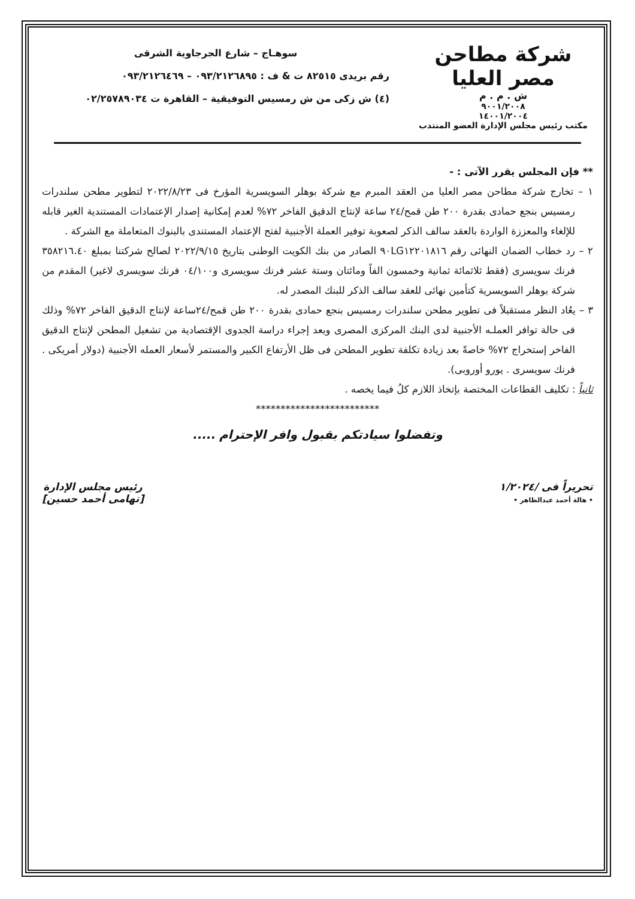شركة مطاحن مصر العليا
ش . م . م
٩٠٠١/٢٠٠٨
١٤٠٠١/٢٠٠٤
مكتب رئيس مجلس الإدارة العضو المنتدب
سوهـاج – شارع الجرجاوية الشرقى
رقم بريدى ٨٢٥١٥ ت & ف : ٠٩٣/٢١٢٦٨٩٥ – ٠٩٣/٢١٢٦٤٦٩
(٤) ش زكى من ش رمسيس التوفيقية – القاهرة ت ٠٢/٢٥٧٨٩٠٣٤
** فإن المجلس يقرر الآتى : -
١ – تخارج شركة مطاحن مصر العليا من العقد المبرم مع شركة بوهلر السويسرية المؤرخ فى ٢٠٢٢/٨/٢٣ لتطوير مطحن سلندرات رمسيس بنجع حمادى بقدرة ٢٠٠ طن قمح/٢٤ ساعة لإنتاج الدقيق الفاخر ٧٢% لعدم إمكانية إصدار الإعتمادات المستندية الغير قابله للإلغاء والمعززة الواردة بالعقد سالف الذكر لصعوبة توفير العملة الأجنبية لفتح الإعتماد المستندى بالبنوك المتعاملة مع الشركة .
٢ – رد خطاب الضمان النهائى رقم ٩٠LG١٢٢٠١٨١٦ الصادر من بنك الكويت الوطنى بتاريخ ٢٠٢٢/٩/١٥ لصالح شركتنا بمبلغ ٣٥٨٢١٦.٤٠ فرنك سويسرى (فقط ثلاثمائة ثمانية وخمسون الفاً ومائتان وستة عشر فرنك سويسرى و٠٤/١٠٠ فرنك سويسرى لاغير) المقدم من شركة بوهلر السويسرية كتأمين نهائى للعقد سالف الذكر للبنك المصدر له.
٣ – يعُاد النظر مستقبلاً فى تطوير مطحن سلندرات رمسيس بنجع حمادى بقدرة ٢٠٠ طن قمح/٢٤ساعة لإنتاج الدقيق الفاخر ٧٢% وذلك فى حالة توافر العملـه الأجنبية لدى البنك المركزى المصرى وبعد إجراء دراسة الجدوى الإقتصادية من تشغيل المطحن لإنتاج الدقيق الفاخر إستخراج ٧٢% خاصةً بعد زيادة تكلفة تطوير المطحن فى ظل الأرتفاع الكبير والمستمر لأسعار العمله الأجنبية (دولار أمريكى . فرنك سويسرى . يورو أوروبى).
ثانياً : تكليف القطاعات المختصة بإتخاذ اللازم كلُ فيما يخصه .
*************************
وتفضلوا سيادتكم بقبول وافر الإحترام .....
تحريراً فى /١/٢٠٢٤
• هالة أحمد عبدالظاهر •
رئيس مجلس الإدارة
[تهامى أحمد حسين]